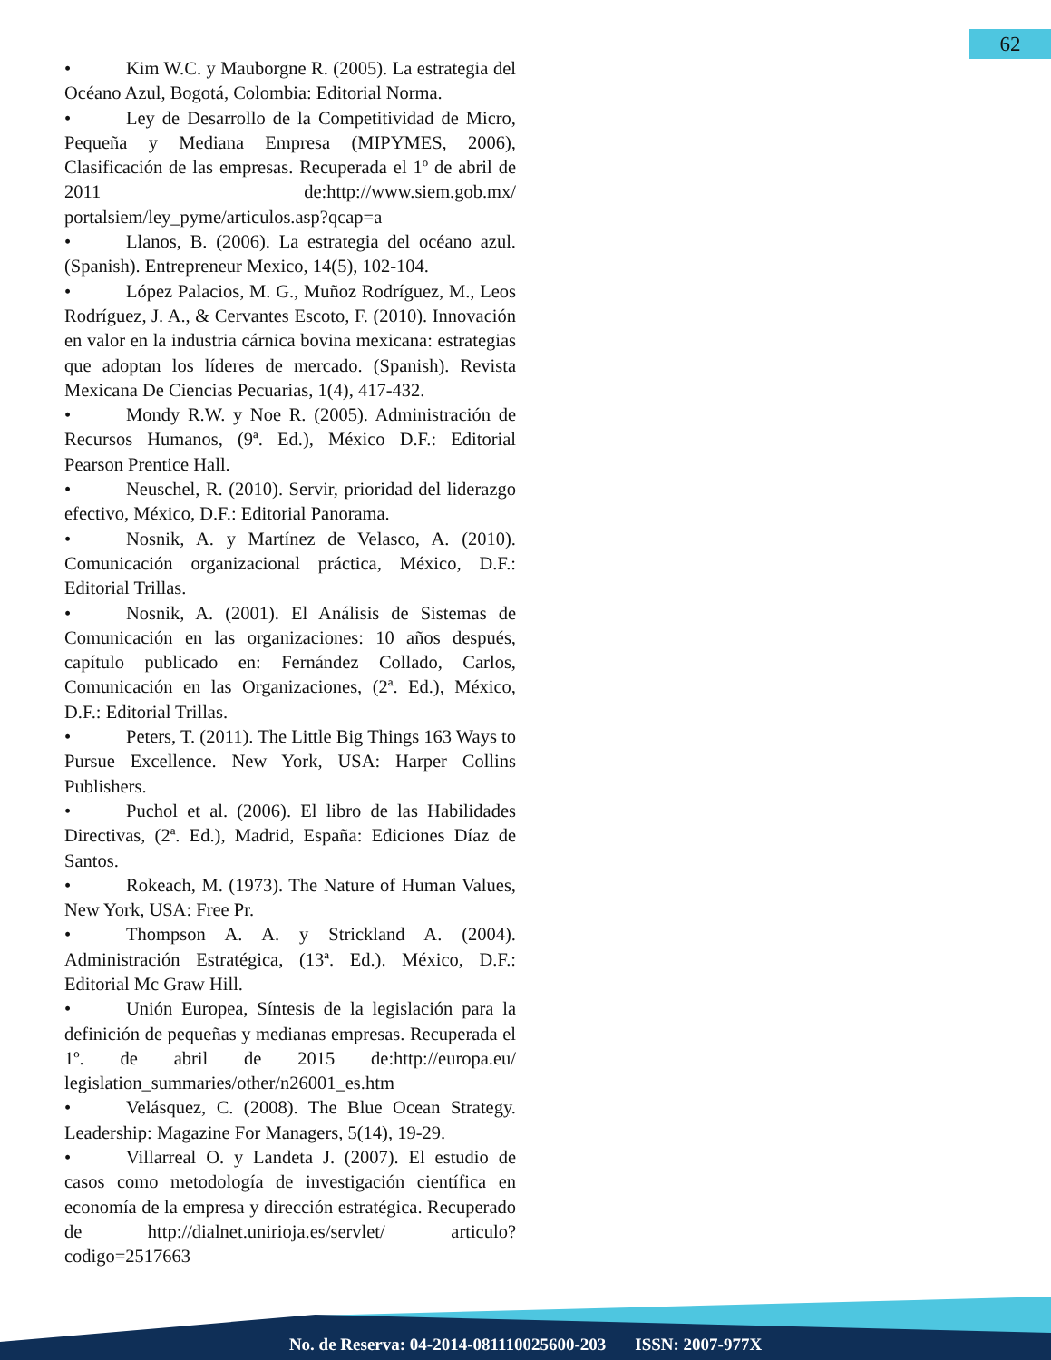62
• Kim W.C. y Mauborgne R. (2005). La estrategia del Océano Azul, Bogotá, Colombia: Editorial Norma.
• Ley de Desarrollo de la Competitividad de Micro, Pequeña y Mediana Empresa (MIPYMES, 2006), Clasificación de las empresas. Recuperada el 1º de abril de 2011 de:http://www.siem.gob.mx/ portalsiem/ley_pyme/articulos.asp?qcap=a
• Llanos, B. (2006). La estrategia del océano azul. (Spanish). Entrepreneur Mexico, 14(5), 102-104.
• López Palacios, M. G., Muñoz Rodríguez, M., Leos Rodríguez, J. A., & Cervantes Escoto, F. (2010). Innovación en valor en la industria cárnica bovina mexicana: estrategias que adoptan los líderes de mercado. (Spanish). Revista Mexicana De Ciencias Pecuarias, 1(4), 417-432.
• Mondy R.W. y Noe R. (2005). Administración de Recursos Humanos, (9ª. Ed.), México D.F.: Editorial Pearson Prentice Hall.
• Neuschel, R. (2010). Servir, prioridad del liderazgo efectivo, México, D.F.: Editorial Panorama.
• Nosnik, A. y Martínez de Velasco, A. (2010). Comunicación organizacional práctica, México, D.F.: Editorial Trillas.
• Nosnik, A. (2001). El Análisis de Sistemas de Comunicación en las organizaciones: 10 años después, capítulo publicado en: Fernández Collado, Carlos, Comunicación en las Organizaciones, (2ª. Ed.), México, D.F.: Editorial Trillas.
• Peters, T. (2011). The Little Big Things 163 Ways to Pursue Excellence. New York, USA: Harper Collins Publishers.
• Puchol et al. (2006). El libro de las Habilidades Directivas, (2ª. Ed.), Madrid, España: Ediciones Díaz de Santos.
• Rokeach, M. (1973). The Nature of Human Values, New York, USA: Free Pr.
• Thompson A. A. y Strickland A. (2004). Administración Estratégica, (13ª. Ed.). México, D.F.: Editorial Mc Graw Hill.
• Unión Europea, Síntesis de la legislación para la definición de pequeñas y medianas empresas. Recuperada el 1º. de abril de 2015 de:http://europa.eu/ legislation_summaries/other/n26001_es.htm
• Velásquez, C. (2008). The Blue Ocean Strategy. Leadership: Magazine For Managers, 5(14), 19-29.
• Villarreal O. y Landeta J. (2007). El estudio de casos como metodología de investigación científica en economía de la empresa y dirección estratégica. Recuperado de http://dialnet.unirioja.es/servlet/ articulo?codigo=2517663
No. de Reserva: 04-2014-081110025600-203 ISSN: 2007-977X